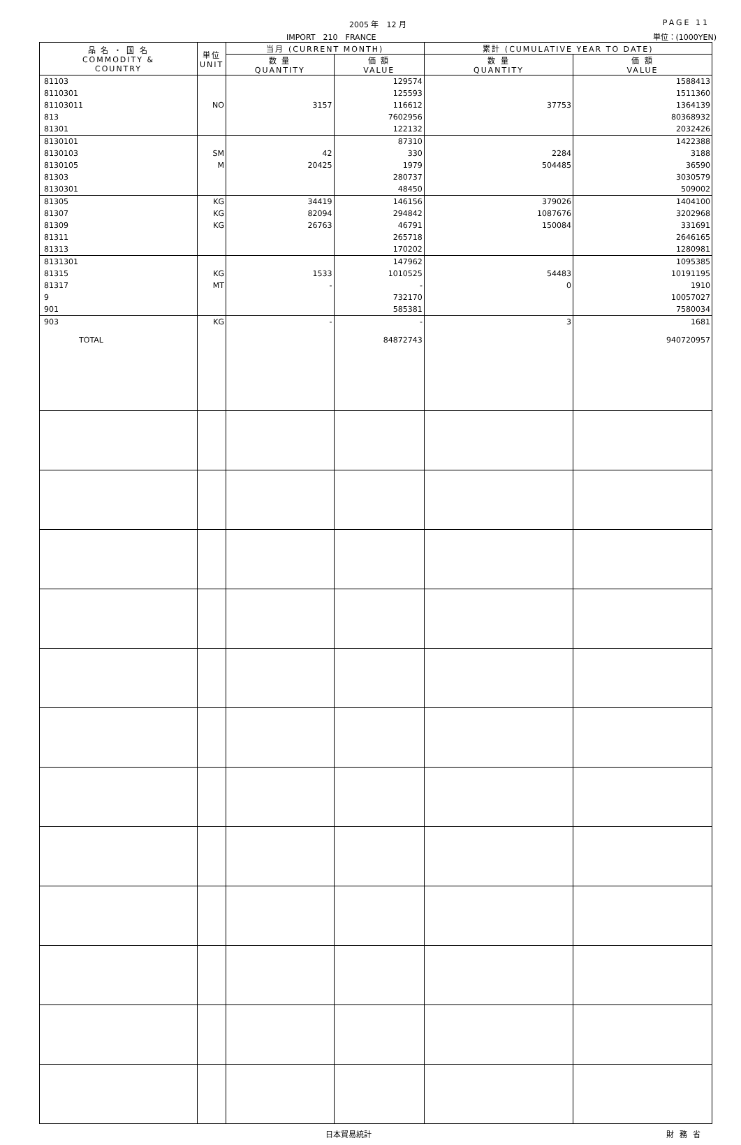2005 年　12 月 PAGE 11
IMPORT　210　FRANCE 単位：(1000YEN)
| 品 名 ・ 国 名 COMMODITY & COUNTRY | 単位 UNIT | 当月 (CURRENT MONTH) | | 累計 (CUMULATIVE YEAR TO DATE) | |
| --- | --- | --- | --- | --- | --- |
| | | 数 量 QUANTITY | 価 額 VALUE | 数 量 QUANTITY | 価 額 VALUE |
| 81103 | | | 129574 | | 1588413 |
| 8110301 | | | 125593 | | 1511360 |
| 81103011 | NO | 3157 | 116612 | 37753 | 1364139 |
| 813 | | | 7602956 | | 80368932 |
| 81301 | | | 122132 | | 2032426 |
| 8130101 | | | 87310 | | 1422388 |
| 8130103 | SM | 42 | 330 | 2284 | 3188 |
| 8130105 | M | 20425 | 1979 | 504485 | 36590 |
| 81303 | | | 280737 | | 3030579 |
| 8130301 | | | 48450 | | 509002 |
| 81305 | KG | 34419 | 146156 | 379026 | 1404100 |
| 81307 | KG | 82094 | 294842 | 1087676 | 3202968 |
| 81309 | KG | 26763 | 46791 | 150084 | 331691 |
| 81311 | | | 265718 | | 2646165 |
| 81313 | | | 170202 | | 1280981 |
| 8131301 | | | 147962 | | 1095385 |
| 81315 | KG | 1533 | 1010525 | 54483 | 10191195 |
| 81317 | MT | - | - | 0 | 1910 |
| 9 | | | 732170 | | 10057027 |
| 901 | | | 585381 | | 7580034 |
| 903 | KG | - | - | 3 | 1681 |
| TOTAL | | | 84872743 | | 940720957 |
日本貿易統計 財務省